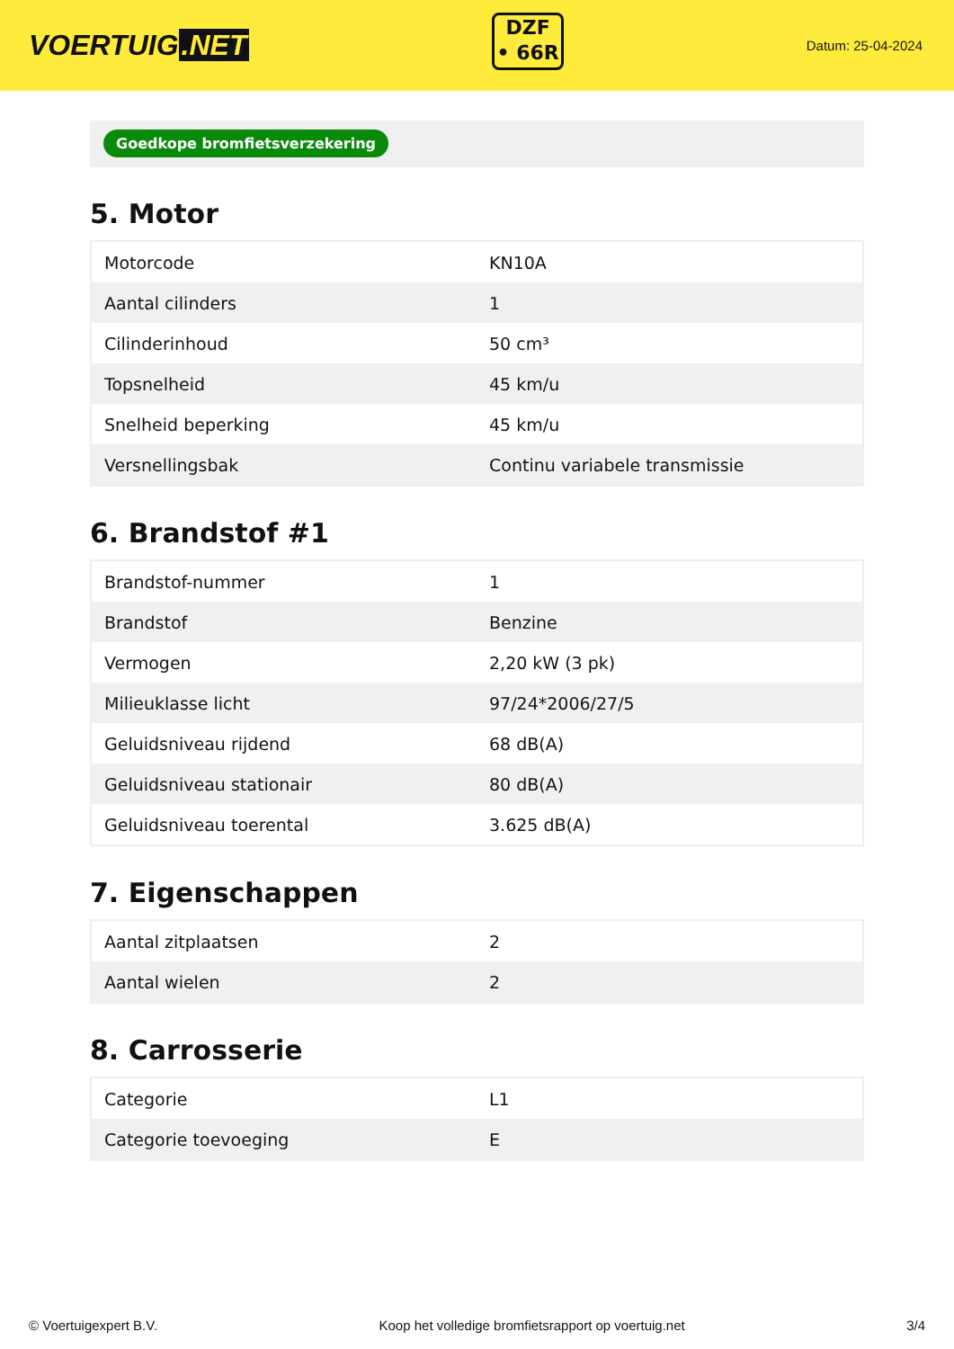VOERTUIG.NET
DZF
• 66R
Datum: 25-04-2024
Goedkope bromfietsverzekering
5. Motor
| Motorcode | KN10A |
| Aantal cilinders | 1 |
| Cilinderinhoud | 50 cm³ |
| Topsnelheid | 45 km/u |
| Snelheid beperking | 45 km/u |
| Versnellingsbak | Continu variabele transmissie |
6. Brandstof #1
| Brandstof-nummer | 1 |
| Brandstof | Benzine |
| Vermogen | 2,20 kW (3 pk) |
| Milieuklasse licht | 97/24*2006/27/5 |
| Geluidsniveau rijdend | 68 dB(A) |
| Geluidsniveau stationair | 80 dB(A) |
| Geluidsniveau toerental | 3.625 dB(A) |
7. Eigenschappen
| Aantal zitplaatsen | 2 |
| Aantal wielen | 2 |
8. Carrosserie
| Categorie | L1 |
| Categorie toevoeging | E |
© Voertuigexpert B.V. Koop het volledige bromfietsrapport op voertuig.net 3/4